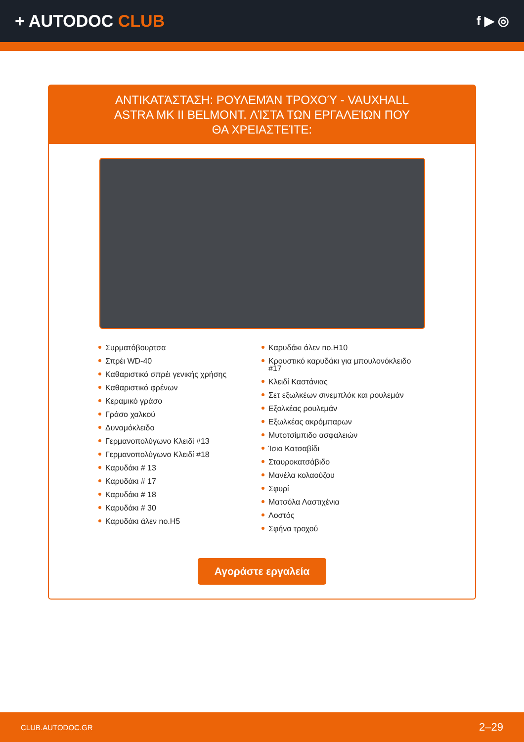+ AUTODOC CLUB
f ▶ ◎
ΑΝΤΙΚΑΤΆΣΤΑΣΗ: ΡΟΥΛΕΜΆΝ ΤΡΟΧΟΎ - VAUXHALL ASTRA MK II BELMONT. ΛΊΣΤΑ ΤΩΝ ΕΡΓΑΛΕΊΩΝ ΠΟΥ ΘΑ ΧΡΕΙΑΣΤΕΊΤΕ:
Συρματόβουρτσα
Σπρέι WD-40
Καθαριστικό σπρέι γενικής χρήσης
Καθαριστικό φρένων
Κεραμικό γράσο
Γράσο χαλκού
Δυναμόκλειδο
Γερμανοπολύγωνο Κλειδί #13
Γερμανοπολύγωνο Κλειδί #18
Καρυδάκι # 13
Καρυδάκι # 17
Καρυδάκι # 18
Καρυδάκι # 30
Καρυδάκι άλεν no.H5
Καρυδάκι άλεν no.H10
Κρουστικό καρυδάκι για μπουλονόκλειδο #17
Κλειδί Καστάνιας
Σετ εξωλκέων σινεμπλόκ και ρουλεμάν
Εξολκέας ρουλεμάν
Εξωλκέας ακρόμπαρων
Μυτοτσίμπιδο ασφαλειών
Ίσιο Κατσαβίδι
Σταυροκατσάβιδο
Μανέλα κολαούζου
Σφυρί
Ματσόλα Λαστιχένια
Λοστός
Σφήνα τροχού
Αγοράστε εργαλεία
CLUB.AUTODOC.GR 2–29